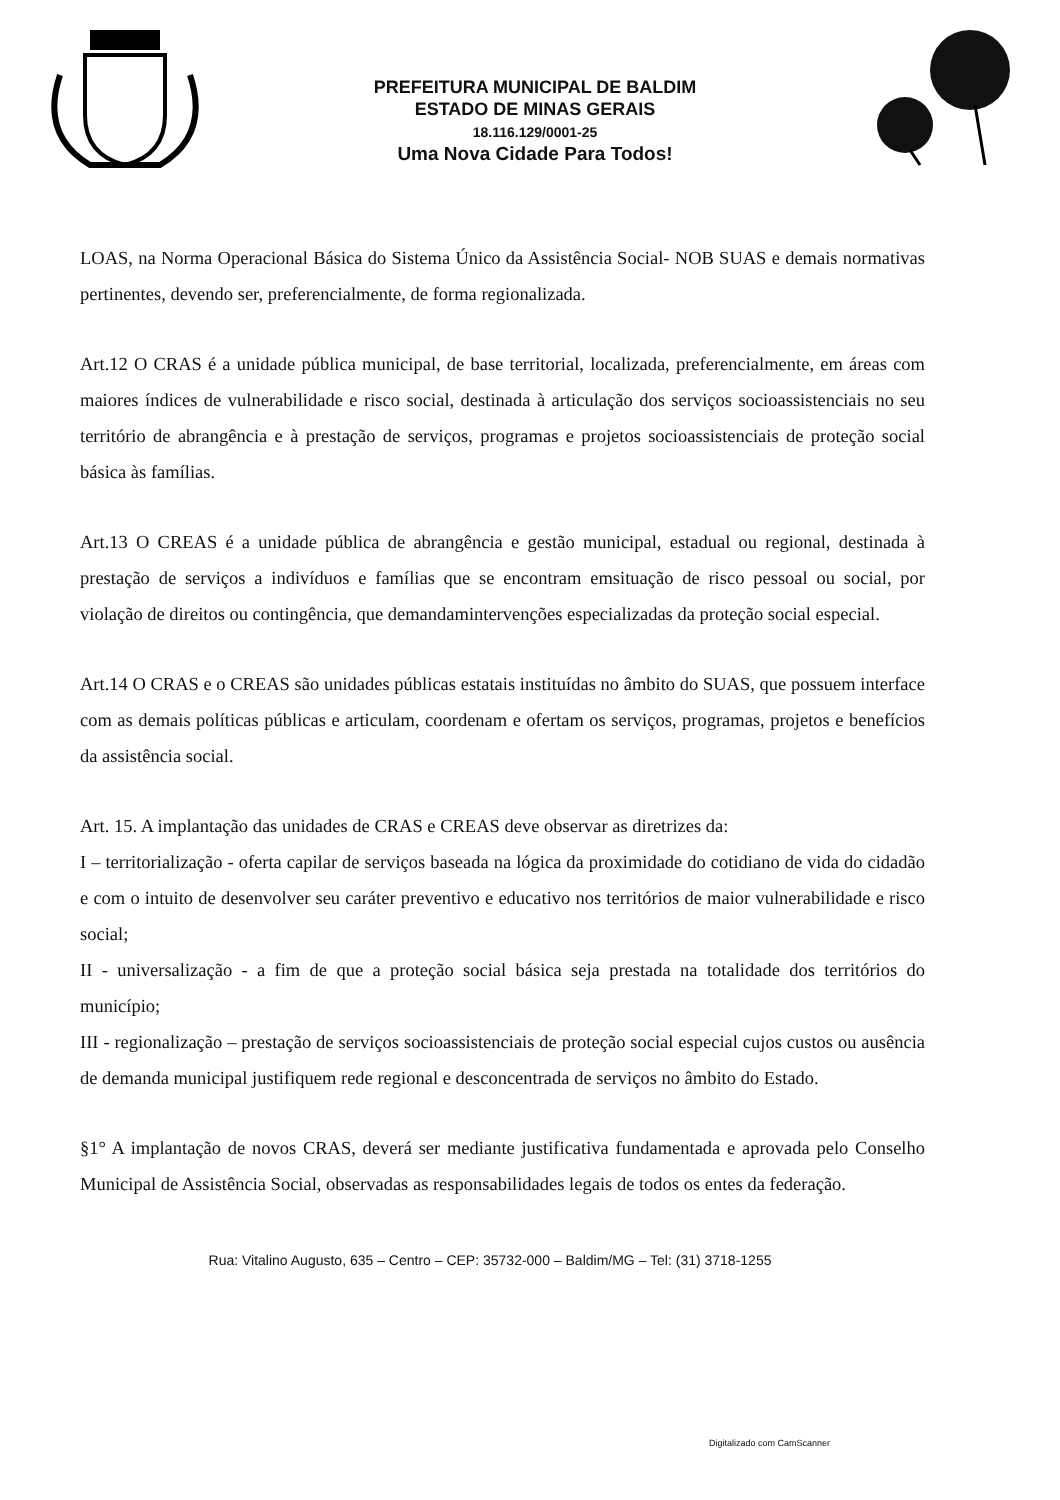PREFEITURA MUNICIPAL DE BALDIM
ESTADO DE MINAS GERAIS
18.116.129/0001-25
Uma Nova Cidade Para Todos!
LOAS, na Norma Operacional Básica do Sistema Único da Assistência Social- NOB SUAS e demais normativas pertinentes, devendo ser, preferencialmente, de forma regionalizada.
Art.12 O CRAS é a unidade pública municipal, de base territorial, localizada, preferencialmente, em áreas com maiores índices de vulnerabilidade e risco social, destinada à articulação dos serviços socioassistenciais no seu território de abrangência e à prestação de serviços, programas e projetos socioassistenciais de proteção social básica às famílias.
Art.13 O CREAS é a unidade pública de abrangência e gestão municipal, estadual ou regional, destinada à prestação de serviços a indivíduos e famílias que se encontram emsituação de risco pessoal ou social, por violação de direitos ou contingência, que demandamintervenções especializadas da proteção social especial.
Art.14 O CRAS e o CREAS são unidades públicas estatais instituídas no âmbito do SUAS, que possuem interface com as demais políticas públicas e articulam, coordenam e ofertam os serviços, programas, projetos e benefícios da assistência social.
Art. 15. A implantação das unidades de CRAS e CREAS deve observar as diretrizes da:
I – territorialização - oferta capilar de serviços baseada na lógica da proximidade do cotidiano de vida do cidadão e com o intuito de desenvolver seu caráter preventivo e educativo nos territórios de maior vulnerabilidade e risco social;
II - universalização - a fim de que a proteção social básica seja prestada na totalidade dos territórios do município;
III - regionalização – prestação de serviços socioassistenciais de proteção social especial cujos custos ou ausência de demanda municipal justifiquem rede regional e desconcentrada de serviços no âmbito do Estado.
§1° A implantação de novos CRAS, deverá ser mediante justificativa fundamentada e aprovada pelo Conselho Municipal de Assistência Social, observadas as responsabilidades legais de todos os entes da federação.
Rua: Vitalino Augusto, 635 – Centro – CEP: 35732-000 – Baldim/MG – Tel: (31) 3718-1255
Digitalizado com CamScanner